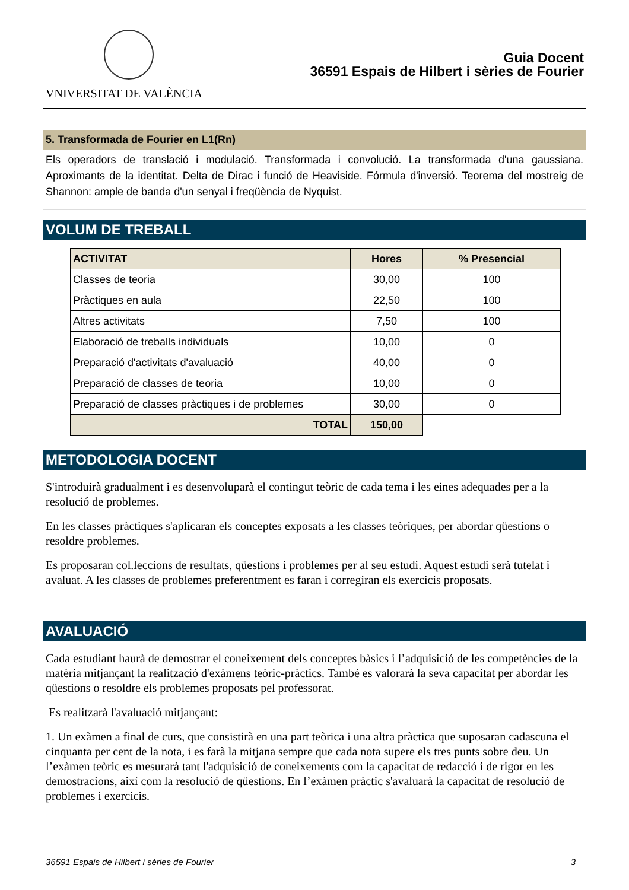VNIVERSITAT DE VALÈNCIA
Guia Docent
36591 Espais de Hilbert i sèries de Fourier
5. Transformada de Fourier en L1(Rn)
Els operadors de translació i modulació. Transformada i convolució. La transformada d'una gaussiana. Aproximants de la identitat. Delta de Dirac i funció de Heaviside. Fórmula d'inversió. Teorema del mostreig de Shannon: ample de banda d'un senyal i freqüència de Nyquist.
VOLUM DE TREBALL
| ACTIVITAT | Hores | % Presencial |
| --- | --- | --- |
| Classes de teoria | 30,00 | 100 |
| Pràctiques en aula | 22,50 | 100 |
| Altres activitats | 7,50 | 100 |
| Elaboració de treballs individuals | 10,00 | 0 |
| Preparació d'activitats d'avaluació | 40,00 | 0 |
| Preparació de classes de teoria | 10,00 | 0 |
| Preparació de classes pràctiques i de problemes | 30,00 | 0 |
| TOTAL | 150,00 | |
METODOLOGIA DOCENT
S'introduirà gradualment i es desenvoluparà el contingut teòric de cada tema i les eines adequades per a la resolució de problemes.
En les classes pràctiques s'aplicaran els conceptes exposats a les classes teòriques, per abordar qüestions o resoldre problemes.
Es proposaran col.leccions de resultats, qüestions i problemes per al seu estudi. Aquest estudi serà tutelat i avaluat. A les classes de problemes preferentment es faran i corregiran els exercicis proposats.
AVALUACIÓ
Cada estudiant haurà de demostrar el coneixement dels conceptes bàsics i l’adquisició de les competències de la matèria mitjançant la realització d'exàmens teòric-pràctics. També es valorarà la seva capacitat per abordar les qüestions o resoldre els problemes proposats pel professorat.
Es realitzarà l'avaluació mitjançant:
1. Un exàmen a final de curs, que consistirà en una part teòrica i una altra pràctica que suposaran cadascuna el cinquanta per cent de la nota, i es farà la mitjana sempre que cada nota supere els tres punts sobre deu. Un l’exàmen teòric es mesurarà tant l'adquisició de coneixements com la capacitat de redacció i de rigor en les demostracions, així com la resolució de qüestions. En l’exàmen pràctic s'avaluarà la capacitat de resolució de problemes i exercicis.
36591 Espais de Hilbert i sèries de Fourier 3